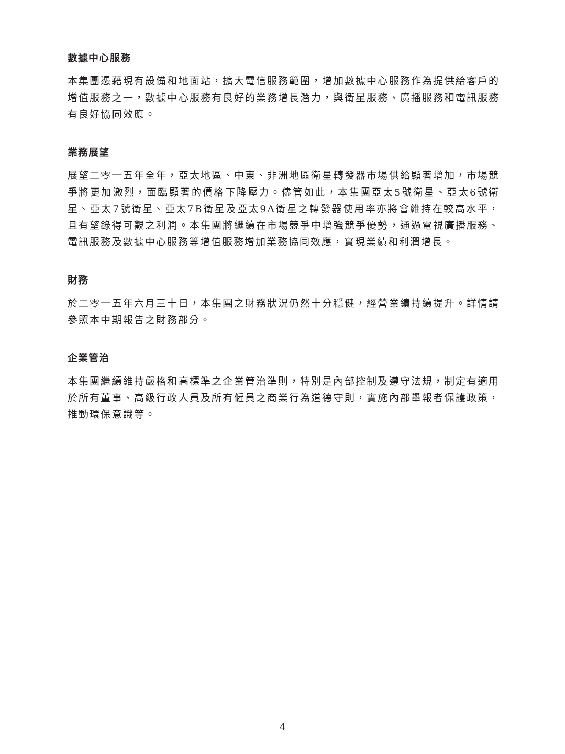數據中心服務
本集團憑藉現有設備和地面站，擴大電信服務範圍，增加數據中心服務作為提供給客戶的增值服務之一，數據中心服務有良好的業務增長潛力，與衛星服務、廣播服務和電訊服務有良好協同效應。
業務展望
展望二零一五年全年，亞太地區、中東、非洲地區衛星轉發器市場供給顯著增加，市場競爭將更加激烈，面臨顯著的價格下降壓力。儘管如此，本集團亞太5號衛星、亞太6號衛星、亞太7號衛星、亞太7B衛星及亞太9A衛星之轉發器使用率亦將會維持在較高水平，且有望錄得可觀之利潤。本集團將繼續在市場競爭中增強競爭優勢，通過電視廣播服務、電訊服務及數據中心服務等增值服務增加業務協同效應，實現業績和利潤增長。
財務
於二零一五年六月三十日，本集團之財務狀況仍然十分穩健，經營業績持續提升。詳情請參照本中期報告之財務部分。
企業管治
本集團繼續維持嚴格和高標準之企業管治準則，特別是內部控制及遵守法規，制定有適用於所有董事、高級行政人員及所有僱員之商業行為道德守則，實施內部舉報者保護政策，推動環保意識等。
4